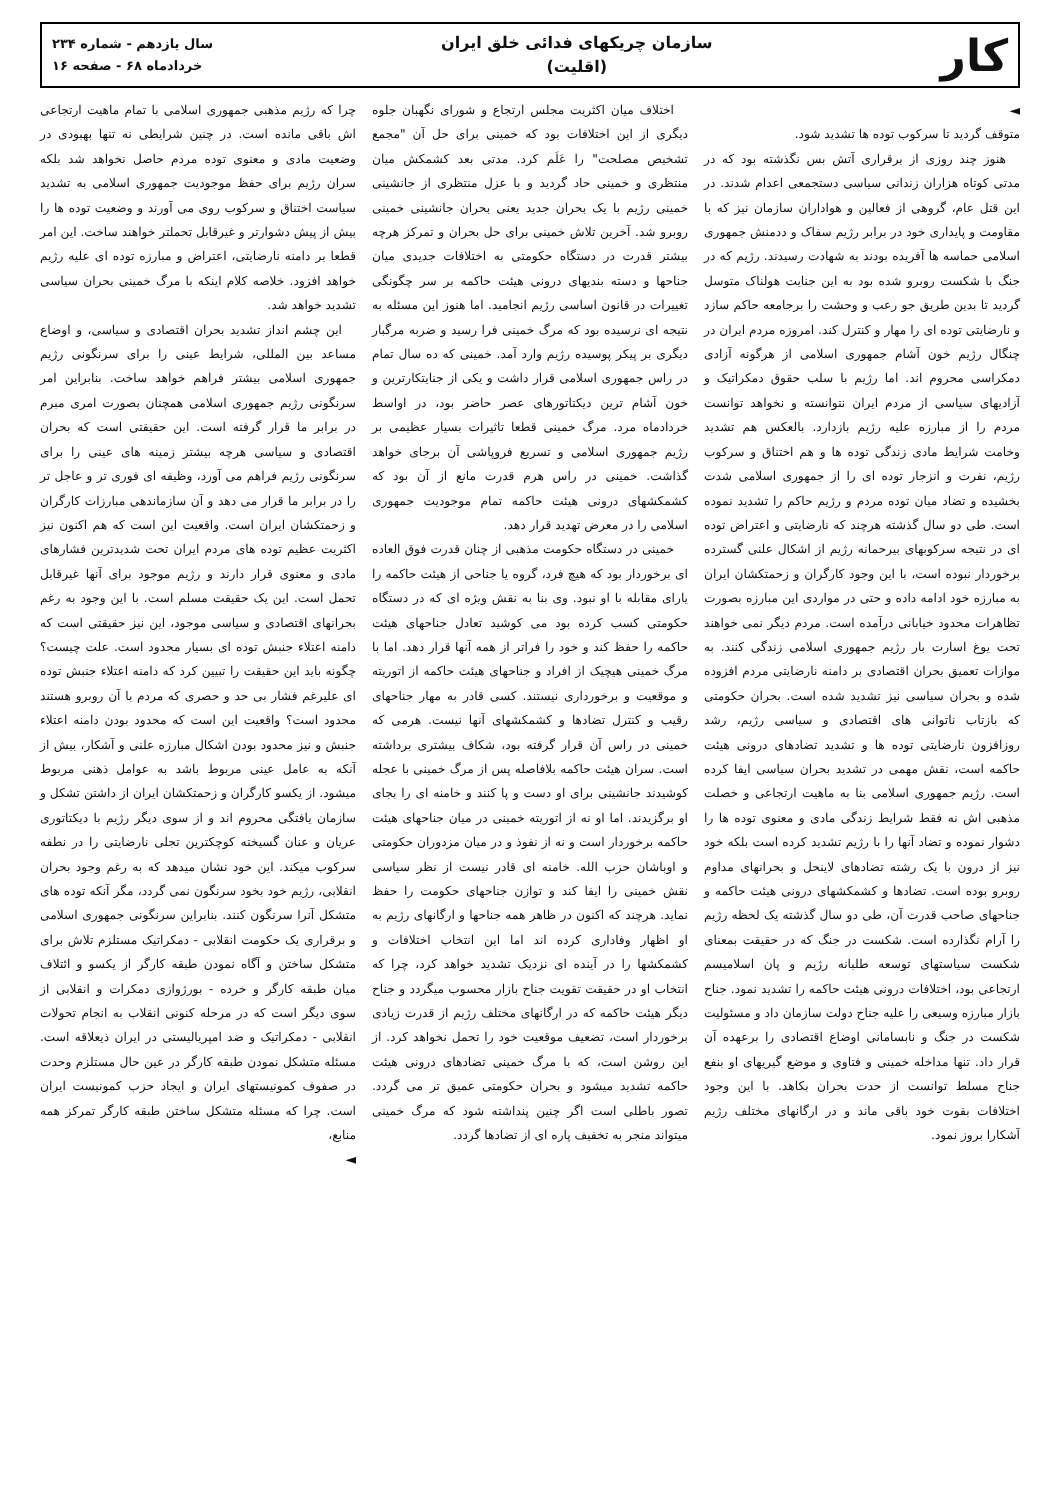کار
سازمان چریکهای فدائی خلق ایران
(اقلیت)
سال یازدهم - شماره ۲۳۴
خردادماه ۶۸ - صفحه ۱۶
◄
متوقف گردید تا سرکوب توده ها تشدید شود.
هنوز چند روزی از برقراری آتش بس نگذشته بود که در مدتی کوتاه هزاران زندانی سیاسی دستجمعی اعدام شدند. در این قتل عام، گروهی از فعالین و هواداران سازمان نیز که با مقاومت و پایداری خود در برابر رژیم سفاک و ددمنش جمهوری اسلامی حماسه ها آفریده بودند به شهادت رسیدند. رژیم که در جنگ با شکست روبرو شده بود به این جنایت هولناک متوسل گردید تا بدین طریق جو رعب و وحشت را برجامعه حاکم سازد و نارضایتی توده ای را مهار و کنترل کند. امروزه مردم ایران در چنگال رژیم خون آشام جمهوری اسلامی از هرگونه آزادی دمکراسی محروم اند. اما رژیم با سلب حقوق دمکراتیک و آزادیهای سیاسی از مردم ایران نتوانسته و نخواهد توانست مردم را از مبارزه علیه رژیم بازدارد. بالعکس هم تشدید وخامت شرایط مادی زندگی توده ها و هم اختناق و سرکوب رژیم، نفرت و انزجار توده ای را از جمهوری اسلامی شدت بخشیده و تضاد میان توده مردم و رژیم حاکم را تشدید نموده است. طی دو سال گذشته هرچند که نارضایتی و اعتراض توده ای در نتیجه سرکوبهای بیرحمانه رژیم از اشکال علنی گسترده برخوردار نبوده است، با این وجود کارگران و زحمتکشان ایران به مبارزه خود ادامه داده و حتی در مواردی این مبارزه بصورت تظاهرات محدود خیابانی درآمده است. مردم دیگر نمی خواهند تحت یوغ اسارت بار رژیم جمهوری اسلامی زندگی کنند. به موازات تعمیق بحران اقتصادی بر دامنه نارضایتی مردم افزوده شده و بحران سیاسی نیز تشدید شده است. بحران حکومتی که بازتاب ناتوانی های اقتصادی و سیاسی رژیم، رشد روزافزون نارضایتی توده ها و تشدید تضادهای درونی هیئت حاکمه است، نقش مهمی در تشدید بحران سیاسی ایفا کرده است. رژیم جمهوری اسلامی بنا به ماهیت ارتجاعی و خصلت مذهبی اش نه فقط شرایط زندگی مادی و معنوی توده ها را دشوار نموده و تضاد آنها را با رژیم تشدید کرده است بلکه خود نیز از درون با یک رشته تضادهای لاینحل و بحرانهای مداوم روبرو بوده است. تضادها و کشمکشهای درونی هیئت حاکمه و جناحهای صاحب قدرت آن، طی دو سال گذشته یک لحظه رژیم را آرام نگذارده است. شکست در جنگ که در حقیقت بمعنای شکست سیاستهای توسعه طلبانه رژیم و پان اسلامیسم ارتجاعی بود، اختلافات درونی هیئت حاکمه را تشدید نمود. جناح بازار مبارزه وسیعی را علیه جناح دولت سازمان داد و مسئولیت شکست در جنگ و نابسامانی اوضاع اقتصادی را برعهده آن قرار داد. تنها مداخله خمینی و فتاوی و موضع گیریهای او بنفع جناح مسلط توانست از حدت بحران بکاهد. با این وجود اختلافات بقوت خود باقی ماند و در ارگانهای مختلف رژیم آشکارا بروز نمود.
اختلاف میان اکثریت مجلس ارتجاع و شورای نگهبان جلوه دیگری از این اختلافات بود که خمینی برای حل آن "مجمع تشخیص مصلحت" را عَلَم کرد. مدتی بعد کشمکش میان منتظری و خمینی حاد گردید و با عزل منتظری از جانشینی خمینی رژیم با یک بحران جدید یعنی بحران جانشینی خمینی روبرو شد. آخرین تلاش خمینی برای حل بحران و تمرکز هرچه بیشتر قدرت در دستگاه حکومتی به اختلافات جدیدی میان جناحها و دسته بندیهای درونی هیئت حاکمه بر سر چگونگی تغییرات در قانون اساسی رژیم انجامید. اما هنوز این مسئله به نتیجه ای نرسیده بود که مرگ خمینی فرا رسید و ضربه مرگبار دیگری بر پیکر پوسیده رژیم وارد آمد. خمینی که ده سال تمام در راس جمهوری اسلامی قرار داشت و یکی از جنایتکارترین و خون آشام ترین دیکتاتورهای عصر حاضر بود، در اواسط خردادماه مرد. مرگ خمینی قطعا تاثیرات بسیار عظیمی بر رژیم جمهوری اسلامی و تسریع فروپاشی آن برجای خواهد گذاشت. خمینی در راس هرم قدرت مانع از آن بود که کشمکشهای درونی هیئت حاکمه تمام موجودیت جمهوری اسلامی را در معرض تهدید قرار دهد.
خمینی در دستگاه حکومت مذهبی از چنان قدرت فوق العاده ای برخوردار بود که هیچ فرد، گروه یا جناحی از هیئت حاکمه را یارای مقابله با او نبود. وی بنا به نقش ویژه ای که در دستگاه حکومتی کسب کرده بود می کوشید تعادل جناحهای هیئت حاکمه را حفظ کند و خود را فراتر از همه آنها قرار دهد. اما با مرگ خمینی هیچیک از افراد و جناحهای هیئت حاکمه از اتوریته و موقعیت و برخورداری نیستند. کسی قادر به مهار جناحهای رقیب و کنترل تضادها و کشمکشهای آنها نیست. هرمی که خمینی در راس آن قرار گرفته بود، شکاف بیشتری برداشته است. سران هیئت حاکمه بلافاصله پس از مرگ خمینی با عجله کوشیدند جانشینی برای او دست و پا کنند و خامنه ای را بجای او برگزیدند. اما او نه از اتوریته خمینی در میان جناحهای هیئت حاکمه برخوردار است و نه از نفوذ و در میان مزدوران حکومتی و اوباشان حزب الله. خامنه ای قادر نیست از نظر سیاسی نقش خمینی را ایفا کند و توازن جناحهای حکومت را حفظ نماید. هرچند که اکنون در ظاهر همه جناحها و ارگانهای رژیم به او اظهار وفاداری کرده اند اما این انتخاب اختلافات و کشمکشها را در آینده ای نزدیک تشدید خواهد کرد، چرا که انتخاب او در حقیقت تقویت جناح بازار محسوب میگردد و جناح دیگر هیئت حاکمه که در ارگانهای مختلف رژیم از قدرت زیادی برخوردار است، تضعیف موقعیت خود را تحمل نخواهد کرد. از این روشن است، که با مرگ خمینی تضادهای درونی هیئت حاکمه تشدید میشود و بحران حکومتی عمیق تر می گردد. تصور باطلی است اگر چنین پنداشته شود که مرگ خمینی میتواند منجر به تخفیف پاره ای از تضادها گردد.
چرا که رژیم مذهبی جمهوری اسلامی با تمام ماهیت ارتجاعی اش باقی مانده است. در چنین شرایطی نه تنها بهبودی در وضعیت مادی و معنوی توده مردم حاصل نخواهد شد بلکه سران رژیم برای حفظ موجودیت جمهوری اسلامی به تشدید سیاست اختناق و سرکوب روی می آورند و وضعیت توده ها را بیش از پیش دشوارتر و غیرقابل تحملتر خواهند ساخت. این امر قطعا بر دامنه نارضایتی، اعتراض و مبارزه توده ای علیه رژیم خواهد افزود. خلاصه کلام اینکه با مرگ خمینی بحران سیاسی تشدید خواهد شد.
این چشم انداز تشدید بحران اقتصادی و سیاسی، و اوضاع مساعد بین المللی، شرایط عینی را برای سرنگونی رژیم جمهوری اسلامی بیشتر فراهم خواهد ساخت. بنابراین امر سرنگونی رژیم جمهوری اسلامی همچنان بصورت امری مبرم در برابر ما قرار گرفته است. این حقیقتی است که بحران اقتصادی و سیاسی هرچه بیشتر زمینه های عینی را برای سرنگونی رژیم فراهم می آورد، وظیفه ای فوری تر و عاجل تر را در برابر ما قرار می دهد و آن سازماندهی مبارزات کارگران و زحمتکشان ایران است. واقعیت این است که هم اکنون نیز اکثریت عظیم توده های مردم ایران تحت شدیدترین فشارهای مادی و معنوی قرار دارند و رژیم موجود برای آنها غیرقابل تحمل است. این یک حقیقت مسلم است. با این وجود به رغم بحرانهای اقتصادی و سیاسی موجود، این نیز حقیقتی است که دامنه اعتلاء جنبش توده ای بسیار محدود است. علت چیست؟ چگونه باید این حقیقت را تبیین کرد که دامنه اعتلاء جنبش توده ای علیرغم فشار بی حد و حصری که مردم با آن روبرو هستند محدود است؟ واقعیت این است که محدود بودن دامنه اعتلاء جنبش و نیز محدود بودن اشکال مبارزه علنی و آشکار، بیش از آنکه به عامل عینی مربوط باشد به عوامل ذهنی مربوط میشود. از یکسو کارگران و زحمتکشان ایران از داشتن تشکل و سازمان یافتگی محروم اند و از سوی دیگر رژیم با دیکتاتوری عریان و عنان گسیخته کوچکترین تجلی نارضایتی را در نطفه سرکوب میکند. این خود نشان میدهد که به رغم وجود بحران انقلابی، رژیم خود بخود سرنگون نمی گردد، مگر آنکه توده های متشکل آنرا سرنگون کنند. بنابراین سرنگونی جمهوری اسلامی و برقراری یک حکومت انقلابی - دمکراتیک مستلزم تلاش برای متشکل ساختن و آگاه نمودن طبقه کارگر از یکسو و ائتلاف میان طبقه کارگر و خرده - بورژوازی دمکرات و انقلابی از سوی دیگر است که در مرحله کنونی انقلاب به انجام تحولات انقلابی - دمکراتیک و ضد امپریالیستی در ایران ذیعلاقه است. مسئله متشکل نمودن طبقه کارگر در عین حال مستلزم وحدت در صفوف کمونیستهای ایران و ایجاد حزب کمونیست ایران است. چرا که مسئله متشکل ساختن طبقه کارگر تمرکز همه منابع،
◄